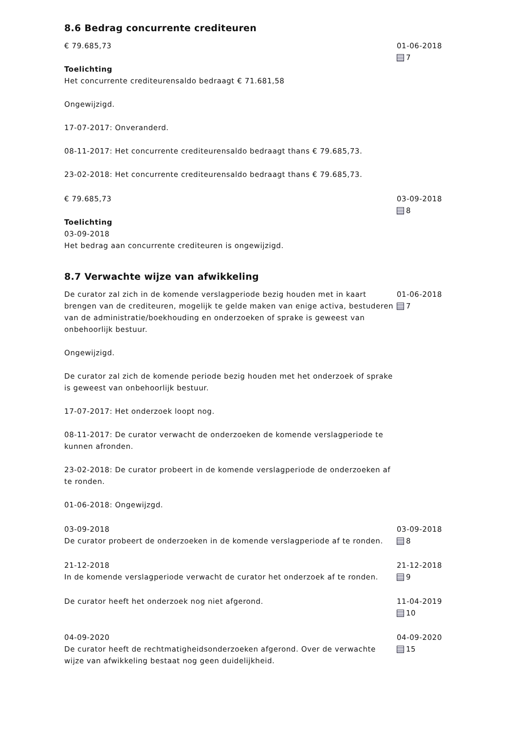8.6 Bedrag concurrente crediteuren
€ 79.685,73
Toelichting
Het concurrente crediteurensaldo bedraagt € 71.681,58
Ongewijzigd.
17-07-2017: Onveranderd.
08-11-2017: Het concurrente crediteurensaldo bedraagt thans € 79.685,73.
23-02-2018: Het concurrente crediteurensaldo bedraagt thans € 79.685,73.
01-06-2018
7
€ 79.685,73
Toelichting
03-09-2018
Het bedrag aan concurrente crediteuren is ongewijzigd.
03-09-2018
8
8.7 Verwachte wijze van afwikkeling
De curator zal zich in de komende verslagperiode bezig houden met in kaart brengen van de crediteuren, mogelijk te gelde maken van enige activa, bestuderen van de administratie/boekhouding en onderzoeken of sprake is geweest van onbehoorlijk bestuur.
Ongewijzigd.
De curator zal zich de komende periode bezig houden met het onderzoek of sprake is geweest van onbehoorlijk bestuur.
17-07-2017: Het onderzoek loopt nog.
08-11-2017: De curator verwacht de onderzoeken de komende verslagperiode te kunnen afronden.
23-02-2018: De curator probeert in de komende verslagperiode de onderzoeken af te ronden.
01-06-2018: Ongewijzgd.
01-06-2018
7
03-09-2018
De curator probeert de onderzoeken in de komende verslagperiode af te ronden.
03-09-2018
8
21-12-2018
In de komende verslagperiode verwacht de curator het onderzoek af te ronden.
21-12-2018
9
De curator heeft het onderzoek nog niet afgerond. 11-04-2019
10
04-09-2020
De curator heeft de rechtmatigheidsonderzoeken afgerond. Over de verwachte wijze van afwikkeling bestaat nog geen duidelijkheid.
04-09-2020
15